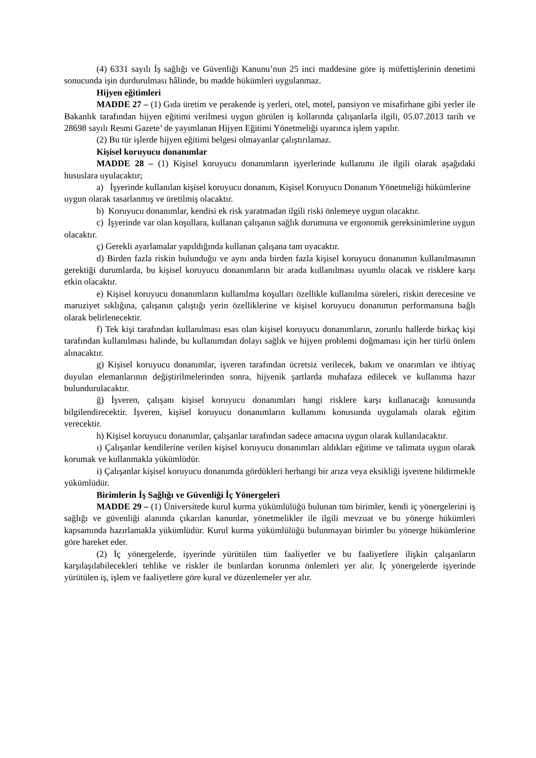(4) 6331 sayılı İş sağlığı ve Güvenliği Kanunu’nun 25 inci maddesine göre iş müfettişlerinin denetimi sonucunda işin durdurulması hâlinde, bu madde hükümleri uygulanmaz.
Hijyen eğitimleri
MADDE 27 – (1) Gıda üretim ve perakende iş yerleri, otel, motel, pansiyon ve misafirhane gibi yerler ile Bakanlık tarafından hijyen eğitimi verilmesi uygun görülen iş kollarında çalışanlarla ilgili, 05.07.2013 tarih ve 28698 sayılı Resmi Gazete’ de yayımlanan Hijyen Eğitimi Yönetmeliği uyarınca işlem yapılır.
(2) Bu tür işlerde hijyen eğitimi belgesi olmayanlar çalıştırılamaz.
Kişisel koruyucu donanımlar
MADDE 28 – (1) Kişisel koruyucu donanımların işyerlerinde kullanımı ile ilgili olarak aşağıdaki hususlara uyulacaktır;
a) İşyerinde kullanılan kişisel koruyucu donanım, Kişisel Koruyucu Donanım Yönetmeliği hükümlerine uygun olarak tasarlanmış ve üretilmiş olacaktır.
b) Koruyucu donanımlar, kendisi ek risk yaratmadan ilgili riski önlemeye uygun olacaktır.
c) İşyerinde var olan koşullara, kullanan çalışanın sağlık durumuna ve ergonomik gereksinimlerine uygun olacaktır.
ç) Gerekli ayarlamalar yapıldığında kullanan çalışana tam uyacaktır.
d) Birden fazla riskin bulunduğu ve aynı anda birden fazla kişisel koruyucu donanımın kullanılmasının gerektiği durumlarda, bu kişisel koruyucu donanımların bir arada kullanılması uyumlu olacak ve risklere karşı etkin olacaktır.
e) Kişisel koruyucu donanımların kullanılma koşulları özellikle kullanılma süreleri, riskin derecesine ve maruziyet sıklığına, çalışanın çalıştığı yerin özelliklerine ve kişisel koruyucu donanımın performansına bağlı olarak belirlenecektir.
f) Tek kişi tarafından kullanılması esas olan kişisel koruyucu donanımların, zorunlu hallerde birkaç kişi tarafından kullanılması halinde, bu kullanımdan dolayı sağlık ve hijyen problemi doğmaması için her türlü önlem alınacaktır.
g) Kişisel koruyucu donanımlar, işveren tarafından ücretsiz verilecek, bakım ve onarımları ve ihtiyaç duyulan elemanlarının değiştirilmelerinden sonra, hijyenik şartlarda muhafaza edilecek ve kullanıma hazır bulundurulacaktır.
ğ) İşveren, çalışanı kişisel koruyucu donanımları hangi risklere karşı kullanacağı konusunda bilgilendirecektir. İşveren, kişisel koruyucu donanımların kullanımı konusunda uygulamalı olarak eğitim verecektir.
h) Kişisel koruyucu donanımlar, çalışanlar tarafından sadece amacına uygun olarak kullanılacaktır.
ı) Çalışanlar kendilerine verilen kişisel koruyucu donanımları aldıkları eğitime ve talimata uygun olarak korumak ve kullanmakla yükümlüdür.
i) Çalışanlar kişisel koruyucu donanımda gördükleri herhangi bir arıza veya eksikliği işverene bildirmekle yükümlüdür.
Birimlerin İş Sağlığı ve Güvenliği İç Yönergeleri
MADDE 29 – (1) Üniversitede kurul kurma yükümlülüğü bulunan tüm birimler, kendi iç yönergelerini iş sağlığı ve güvenliği alanında çıkarılan kanunlar, yönetmelikler ile ilgili mevzuat ve bu yönerge hükümleri kapsamında hazırlamakla yükümlüdür. Kurul kurma yükümlülüğü bulunmayan birimler bu yönerge hükümlerine göre hareket eder.
(2) İç yönergelerde, işyerinde yürütülen tüm faaliyetler ve bu faaliyetlere ilişkin çalışanların karşılaşılabilecekleri tehlike ve riskler ile bunlardan korunma önlemleri yer alır. İç yönergelerde işyerinde yürütülen iş, işlem ve faaliyetlere göre kural ve düzenlemeler yer alır.